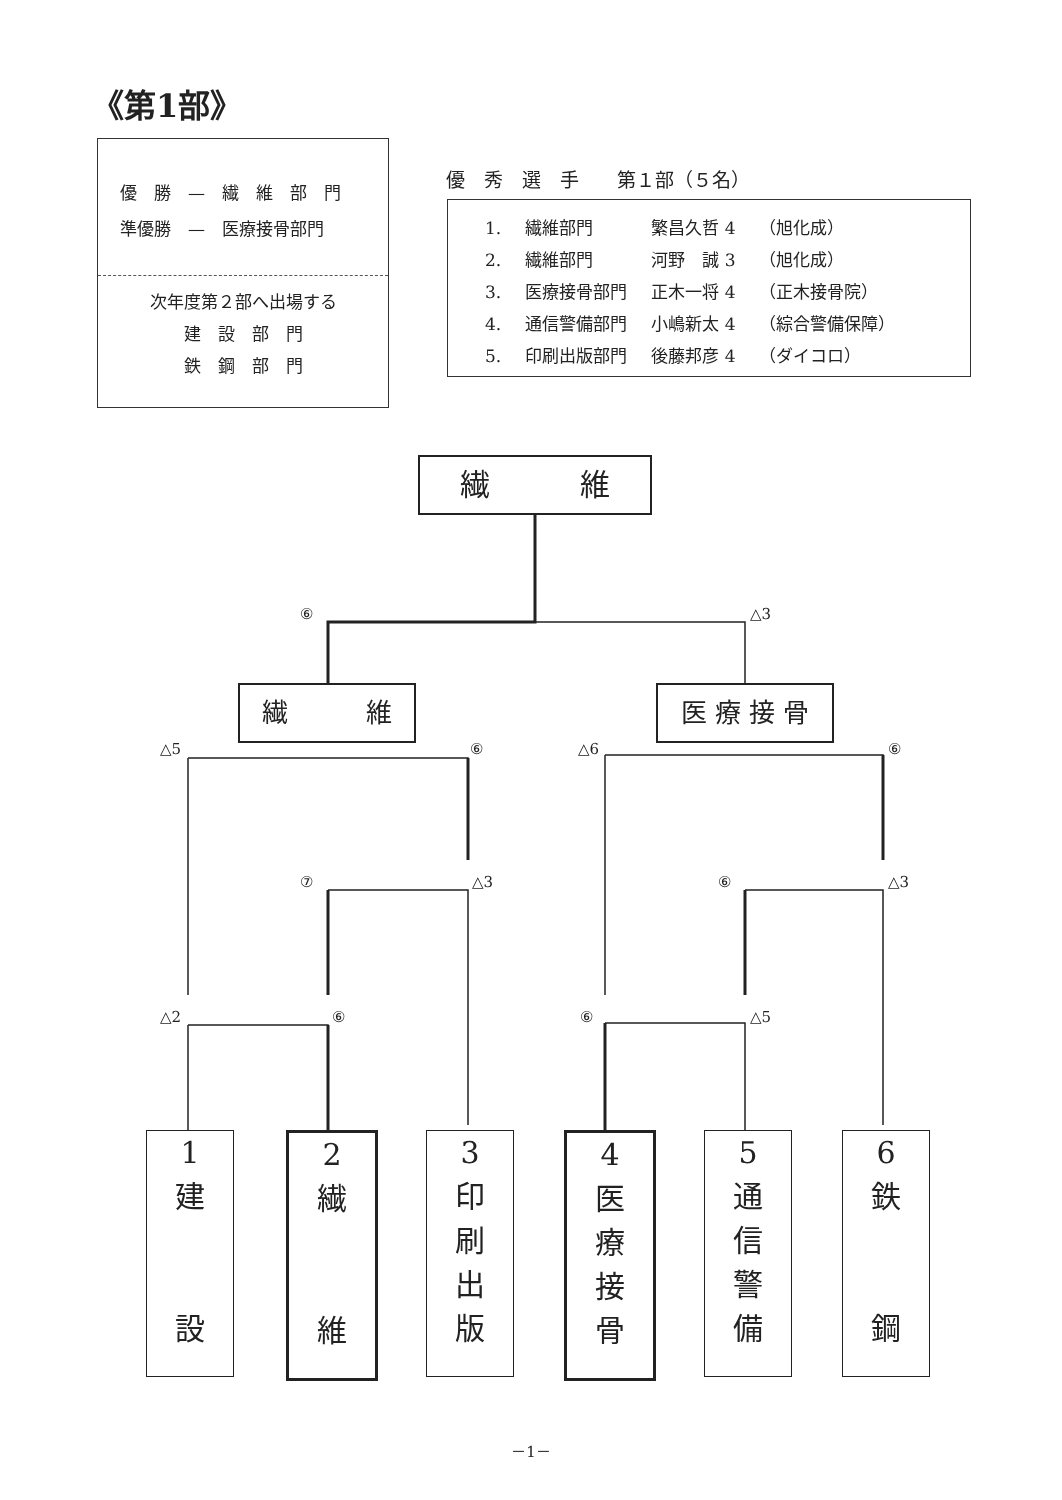《第1部》
優　勝　—　繊　維　部　門
準優勝　—　医療接骨部門
次年度第２部へ出場する
建　設　部　門
鉄　鋼　部　門
優　秀　選　手　　第１部（５名）
| 1. | 繊維部門 | 繁昌久哲 4 | （旭化成） |
| 2. | 繊維部門 | 河野 誠 3 | （旭化成） |
| 3. | 医療接骨部門 | 正木一将 4 | （正木接骨院） |
| 4. | 通信警備部門 | 小嶋新太 4 | （綜合警備保障） |
| 5. | 印刷出版部門 | 後藤邦彦 4 | （ダイコロ） |
繊　　　維
繊　　　維 医 療 接 骨
⑥ △3
△5 ⑥ △6 ⑥
⑦ △3 ⑥ △3
△2 ⑥ ⑥ △5
1
建
設
2
繊
維
3
印
刷
出
版
4
医
療
接
骨
5
通
信
警
備
6
鉄
鋼
－1－